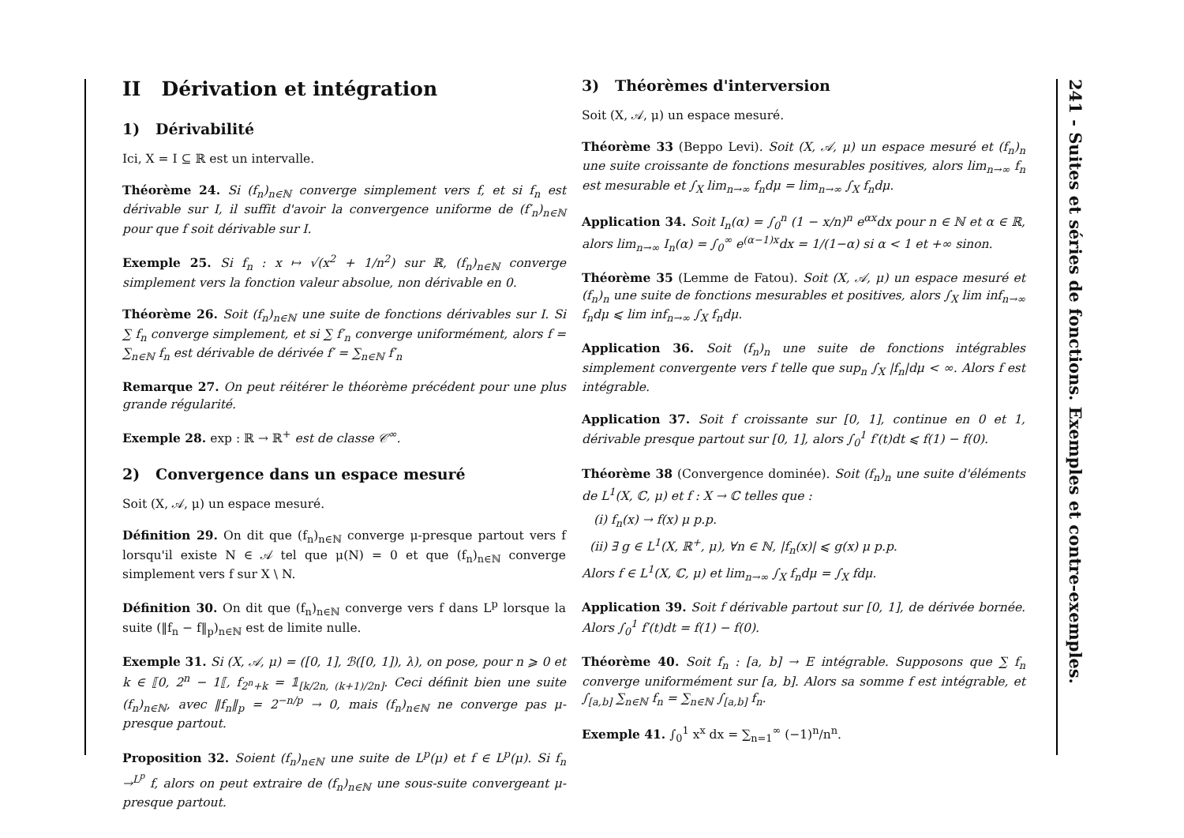II Dérivation et intégration
1) Dérivabilité
Ici, X = I ⊆ ℝ est un intervalle.
Théorème 24. Si (f<sub>n</sub>)<sub>n∈ℕ</sub> converge simplement vers f, et si f<sub>n</sub> est dérivable sur I, il suffit d'avoir la convergence uniforme de (f′<sub>n</sub>)<sub>n∈ℕ</sub> pour que f soit dérivable sur I.
Exemple 25. Si f<sub>n</sub> : x ↦ √(x<sup>2</sup> + 1/n<sup>2</sup>) sur ℝ, (f<sub>n</sub>)<sub>n∈ℕ</sub> converge simplement vers la fonction valeur absolue, non dérivable en 0.
Théorème 26. Soit (f<sub>n</sub>)<sub>n∈ℕ</sub> une suite de fonctions dérivables sur I. Si ∑ f<sub>n</sub> converge simplement, et si ∑ f′<sub>n</sub> converge uniformément, alors f = ∑<sub>n∈ℕ</sub> f<sub>n</sub> est dérivable de dérivée f′ = ∑<sub>n∈ℕ</sub> f′<sub>n</sub>
Remarque 27. On peut réitérer le théorème précédent pour une plus grande régularité.
Exemple 28. exp : ℝ → ℝ<sup>+</sup> est de classe 𝒞<sup>∞</sup>.
2) Convergence dans un espace mesuré
Soit (X, 𝒜, μ) un espace mesuré.
Définition 29. On dit que (f<sub>n</sub>)<sub>n∈ℕ</sub> converge μ-presque partout vers f lorsqu'il existe N ∈ 𝒜 tel que μ(N) = 0 et que (f<sub>n</sub>)<sub>n∈ℕ</sub> converge simplement vers f sur X \ N.
Définition 30. On dit que (f<sub>n</sub>)<sub>n∈ℕ</sub> converge vers f dans L<sup>p</sup> lorsque la suite (‖f<sub>n</sub> − f‖<sub>p</sub>)<sub>n∈ℕ</sub> est de limite nulle.
Exemple 31. Si (X, 𝒜, μ) = ([0, 1], ℬ([0, 1]), λ), on pose, pour n ⩾ 0 et k ∈ ⟦0, 2<sup>n</sup> − 1⟦, f<sub>2<sup>n</sup>+k</sub> = 𝟙<sub>[k/2n, (k+1)/2n]</sub>. Ceci définit bien une suite (f<sub>n</sub>)<sub>n∈ℕ</sub>, avec ‖f<sub>n</sub>‖<sub>p</sub> = 2<sup>−n/p</sup> → 0, mais (f<sub>n</sub>)<sub>n∈ℕ</sub> ne converge pas μ-presque partout.
Proposition 32. Soient (f<sub>n</sub>)<sub>n∈ℕ</sub> une suite de L<sup>p</sup>(μ) et f ∈ L<sup>p</sup>(μ). Si f<sub>n</sub> →<sup>L<sup>p</sup></sup> f, alors on peut extraire de (f<sub>n</sub>)<sub>n∈ℕ</sub> une sous-suite convergeant μ-presque partout.
3) Théorèmes d'interversion
Soit (X, 𝒜, μ) un espace mesuré.
Théorème 33 (Beppo Levi). Soit (X, 𝒜, μ) un espace mesuré et (f<sub>n</sub>)<sub>n</sub> une suite croissante de fonctions mesurables positives, alors lim<sub>n→∞</sub> f<sub>n</sub> est mesurable et ∫<sub>X</sub> lim<sub>n→∞</sub> f<sub>n</sub>dμ = lim<sub>n→∞</sub> ∫<sub>X</sub> f<sub>n</sub>dμ.
Application 34. Soit I<sub>n</sub>(α) = ∫<sub>0</sub><sup>n</sup> (1 − x/n)<sup>n</sup> e<sup>αx</sup>dx pour n ∈ ℕ et α ∈ ℝ, alors lim<sub>n→∞</sub> I<sub>n</sub>(α) = ∫<sub>0</sub><sup>∞</sup> e<sup>(α−1)x</sup>dx = 1/(1−α) si α < 1 et +∞ sinon.
Théorème 35 (Lemme de Fatou). Soit (X, 𝒜, μ) un espace mesuré et (f<sub>n</sub>)<sub>n</sub> une suite de fonctions mesurables et positives, alors ∫<sub>X</sub> lim inf<sub>n→∞</sub> f<sub>n</sub>dμ ⩽ lim inf<sub>n→∞</sub> ∫<sub>X</sub> f<sub>n</sub>dμ.
Application 36. Soit (f<sub>n</sub>)<sub>n</sub> une suite de fonctions intégrables simplement convergente vers f telle que sup<sub>n</sub> ∫<sub>X</sub> |f<sub>n</sub>|dμ < ∞. Alors f est intégrable.
Application 37. Soit f croissante sur [0, 1], continue en 0 et 1, dérivable presque partout sur [0, 1], alors ∫<sub>0</sub><sup>1</sup> f′(t)dt ⩽ f(1) − f(0).
Théorème 38 (Convergence dominée). Soit (f<sub>n</sub>)<sub>n</sub> une suite d'éléments de L<sup>1</sup>(X, ℂ, μ) et f : X → ℂ telles que :
(i) f<sub>n</sub>(x) → f(x) μ p.p.
(ii) ∃ g ∈ L<sup>1</sup>(X, ℝ<sup>+</sup>, μ), ∀n ∈ ℕ, |f<sub>n</sub>(x)| ⩽ g(x) μ p.p.
Alors f ∈ L<sup>1</sup>(X, ℂ, μ) et lim<sub>n→∞</sub> ∫<sub>X</sub> f<sub>n</sub>dμ = ∫<sub>X</sub> fdμ.
Application 39. Soit f dérivable partout sur [0, 1], de dérivée bornée. Alors ∫<sub>0</sub><sup>1</sup> f′(t)dt = f(1) − f(0).
Théorème 40. Soit f<sub>n</sub> : [a, b] → E intégrable. Supposons que ∑ f<sub>n</sub> converge uniformément sur [a, b]. Alors sa somme f est intégrable, et ∫<sub>[a,b]</sub> ∑<sub>n∈ℕ</sub> f<sub>n</sub> = ∑<sub>n∈ℕ</sub> ∫<sub>[a,b]</sub> f<sub>n</sub>.
Exemple 41. ∫<sub>0</sub><sup>1</sup> x<sup>x</sup> dx = ∑<sub>n=1</sub><sup>∞</sup> (−1)<sup>n</sup>/n<sup>n</sup>.
241 - Suites et séries de fonctions. Exemples et contre-exemples.